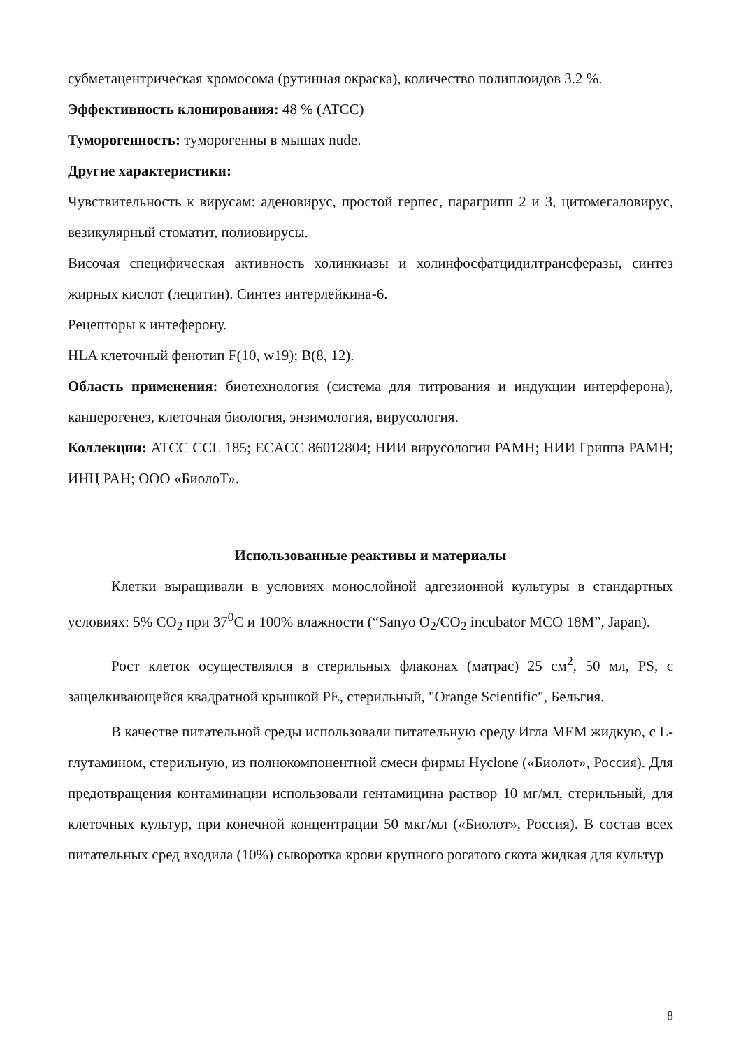субметацентрическая хромосома (рутинная окраска), количество полиплоидов 3.2 %.
Эффективность клонирования: 48 % (ATCC)
Туморогенность: туморогенны в мышах nude.
Другие характеристики:
Чувствительность к вирусам: аденовирус, простой герпес, парагрипп 2 и 3, цитомегаловирус, везикулярный стоматит, полиовирусы.
Височая специфическая активность холинкиазы и холинфосфатцидилтрансферазы, синтез жирных кислот (лецитин). Синтез интерлейкина-6.
Рецепторы к интеферону.
HLA клеточный фенотип F(10, w19); B(8, 12).
Область применения: биотехнология (система для титрования и индукции интерферона), канцерогенез, клеточная биология, энзимология, вирусология.
Коллекции: ATCC CCL 185; ECACC 86012804; НИИ вирусологии РАМН; НИИ Гриппа РАМН; ИНЦ РАН; ООО «БиолоТ».
Использованные реактивы и материалы
Клетки выращивали в условиях монослойной адгезионной культуры в стандартных условиях: 5% CO<sub>2</sub> при 37<sup>0</sup>C и 100% влажности (“Sanyo O<sub>2</sub>/CO<sub>2</sub> incubator MCO 18M”, Japan).
Рост клеток осуществлялся в стерильных флаконах (матрас) 25 см<sup>2</sup>, 50 мл, PS, с защелкивающейся квадратной крышкой PE, стерильный, "Orange Scientific", Бельгия.
В качестве питательной среды использовали питательную среду Игла MEM жидкую, с L-глутамином, стерильную, из полнокомпонентной смеси фирмы Hyclone («Биолот», Россия). Для предотвращения контаминации использовали гентамицина раствор 10 мг/мл, стерильный, для клеточных культур, при конечной концентрации 50 мкг/мл («Биолот», Россия). В состав всех питательных сред входила (10%) сыворотка крови крупного рогатого скота жидкая для культур
8